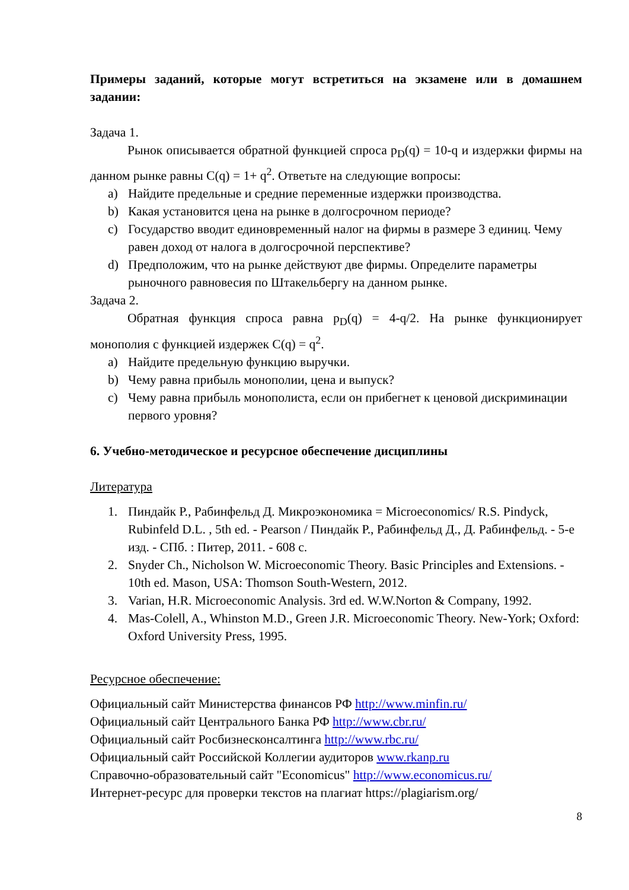Примеры заданий, которые могут встретиться на экзамене или в домашнем задании:
Задача 1.
Рынок описывается обратной функцией спроса p<sub>D</sub>(q) = 10-q и издержки фирмы на данном рынке равны C(q) = 1+ q<sup>2</sup>. Ответьте на следующие вопросы:
a) Найдите предельные и средние переменные издержки производства.
b) Какая установится цена на рынке в долгосрочном периоде?
c) Государство вводит единовременный налог на фирмы в размере 3 единиц. Чему равен доход от налога в долгосрочной перспективе?
d) Предположим, что на рынке действуют две фирмы. Определите параметры рыночного равновесия по Штакельбергу на данном рынке.
Задача 2.
Обратная функция спроса равна p<sub>D</sub>(q) = 4-q/2. На рынке функционирует монополия с функцией издержек C(q) = q<sup>2</sup>.
a) Найдите предельную функцию выручки.
b) Чему равна прибыль монополии, цена и выпуск?
c) Чему равна прибыль монополиста, если он прибегнет к ценовой дискриминации первого уровня?
6. Учебно-методическое и ресурсное обеспечение дисциплины
Литература
1. Пиндайк Р., Рабинфельд Д. Микроэкономика = Microeconomics/ R.S. Pindyck, Rubinfeld D.L. , 5th ed. - Pearson / Пиндайк Р., Рабинфельд Д., Д. Рабинфельд. - 5-е изд. - СПб. : Питер, 2011. - 608 с.
2. Snyder Ch., Nicholson W. Microeconomic Theory. Basic Principles and Extensions. - 10th ed. Mason, USA: Thomson South-Western, 2012.
3. Varian, H.R. Microeconomic Analysis. 3rd ed. W.W.Norton & Company, 1992.
4. Mas-Colell, A., Whinston M.D., Green J.R. Microeconomic Theory. New-York; Oxford: Oxford University Press, 1995.
Ресурсное обеспечение:
Официальный сайт Министерства финансов РФ http://www.minfin.ru/
Официальный сайт Центрального Банка РФ http://www.cbr.ru/
Официальный сайт Росбизнесконсалтинга http://www.rbc.ru/
Официальный сайт Российской Коллегии аудиторов www.rkanp.ru
Справочно-образовательный сайт "Economicus" http://www.economicus.ru/
Интернет-ресурс для проверки текстов на плагиат https://plagiarism.org/
8